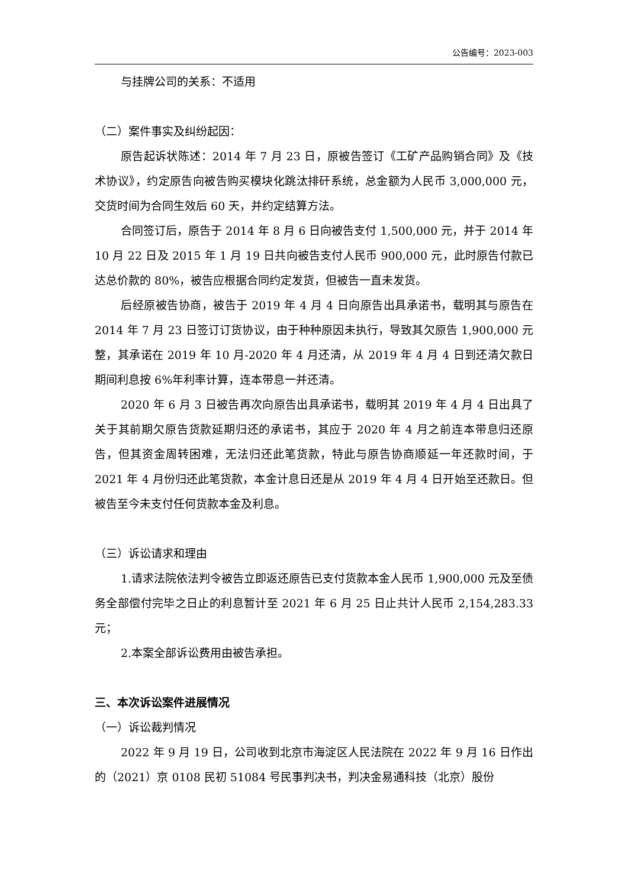公告编号：2023-003
与挂牌公司的关系：不适用
（二）案件事实及纠纷起因：
原告起诉状陈述：2014 年 7 月 23 日，原被告签订《工矿产品购销合同》及《技术协议》，约定原告向被告购买模块化跳汰排矸系统，总金额为人民币 3,000,000 元，交货时间为合同生效后 60 天，并约定结算方法。
合同签订后，原告于 2014 年 8 月 6 日向被告支付 1,500,000 元，并于 2014 年 10 月 22 日及 2015 年 1 月 19 日共向被告支付人民币 900,000 元，此时原告付款已达总价款的 80%，被告应根据合同约定发货，但被告一直未发货。
后经原被告协商，被告于 2019 年 4 月 4 日向原告出具承诺书，载明其与原告在 2014 年 7 月 23 日签订订货协议，由于种种原因未执行，导致其欠原告 1,900,000 元整，其承诺在 2019 年 10 月-2020 年 4 月还清，从 2019 年 4 月 4 日到还清欠款日期间利息按 6%年利率计算，连本带息一并还清。
2020 年 6 月 3 日被告再次向原告出具承诺书，载明其 2019 年 4 月 4 日出具了关于其前期欠原告货款延期归还的承诺书，其应于 2020 年 4 月之前连本带息归还原告，但其资金周转困难，无法归还此笔货款，特此与原告协商顺延一年还款时间，于 2021 年 4 月份归还此笔货款，本金计息日还是从 2019 年 4 月 4 日开始至还款日。但被告至今未支付任何货款本金及利息。
（三）诉讼请求和理由
1.请求法院依法判令被告立即返还原告已支付货款本金人民币 1,900,000 元及至债务全部偿付完毕之日止的利息暂计至 2021 年 6 月 25 日止共计人民币 2,154,283.33 元；
2.本案全部诉讼费用由被告承担。
三、本次诉讼案件进展情况
（一）诉讼裁判情况
2022 年 9 月 19 日，公司收到北京市海淀区人民法院在 2022 年 9 月 16 日作出的（2021）京 0108 民初 51084 号民事判决书，判决金易通科技（北京）股份